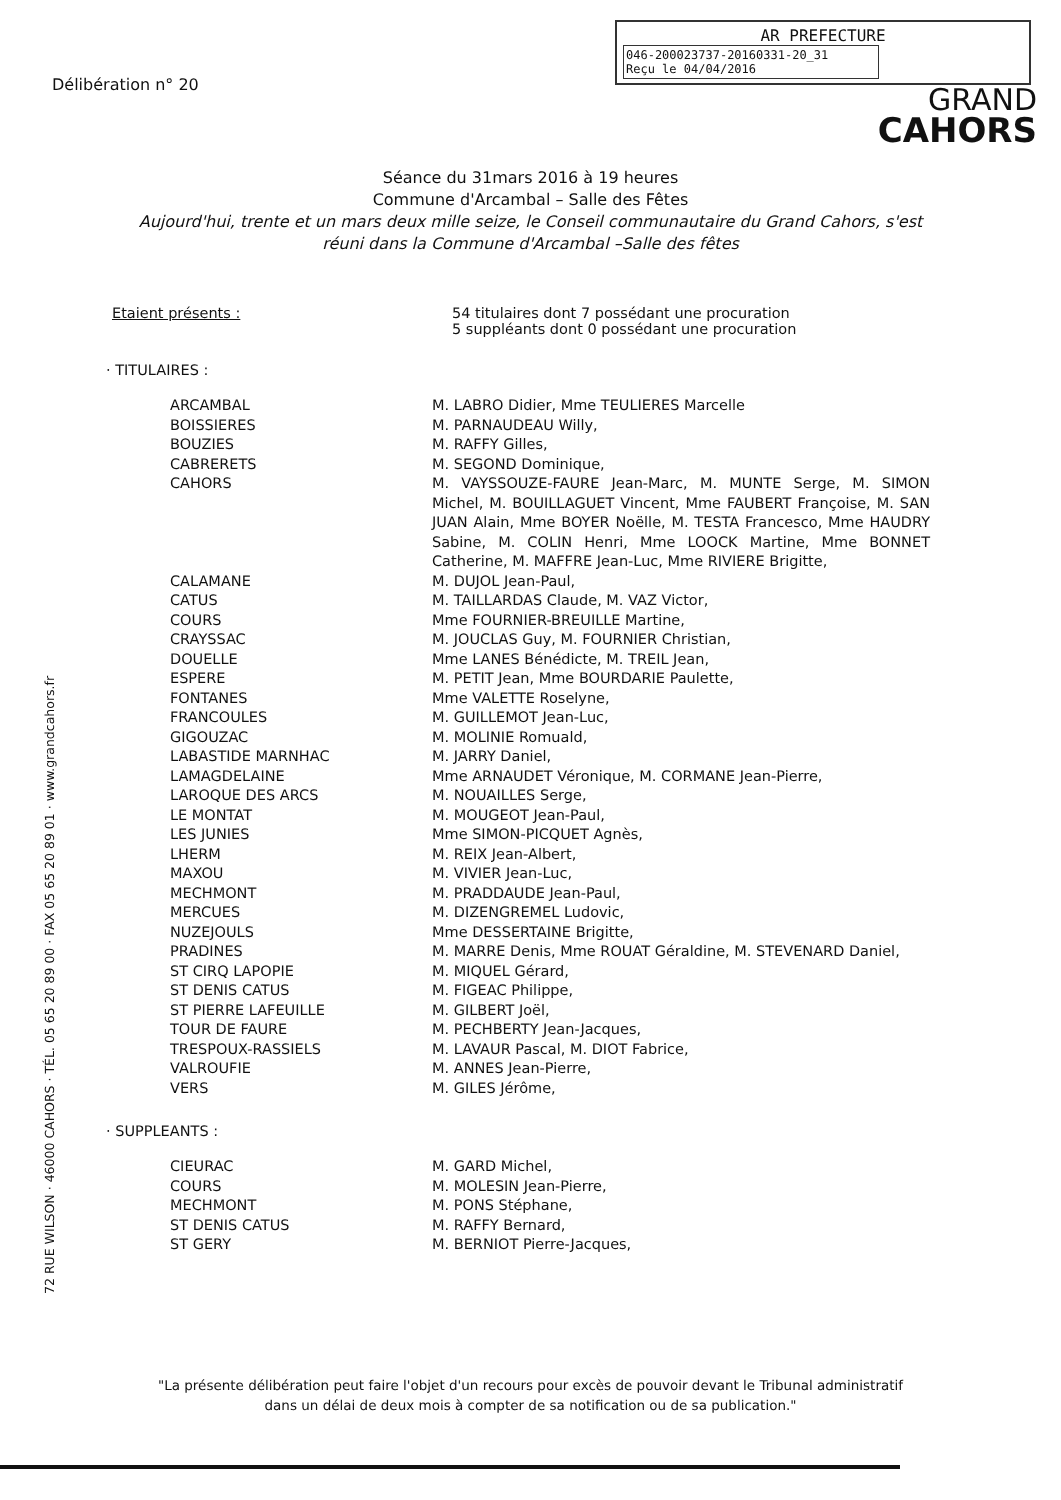72 RUE WILSON · 46000 CAHORS · TÉL. 05 65 20 89 00 · FAX 05 65 20 89 01 · www.grandcahors.fr
Délibération n° 20
AR PREFECTURE
046-200023737-20160331-20_31
Reçu le 04/04/2016
GRAND
CAHORS
Séance du 31mars 2016 à 19 heures
Commune d'Arcambal – Salle des Fêtes
Aujourd'hui, trente et un mars deux mille seize, le Conseil communautaire du Grand Cahors, s'est réuni dans la Commune d'Arcambal –Salle des fêtes
Etaient présents : 54 titulaires dont 7 possédant une procuration
5 suppléants dont 0 possédant une procuration
· TITULAIRES :
| ARCAMBAL | M. LABRO Didier, Mme TEULIERES Marcelle |
| BOISSIERES | M. PARNAUDEAU Willy, |
| BOUZIES | M. RAFFY Gilles, |
| CABRERETS | M. SEGOND Dominique, |
| CAHORS | M. VAYSSOUZE-FAURE Jean-Marc, M. MUNTE Serge, M. SIMON Michel, M. BOUILLAGUET Vincent, Mme FAUBERT Françoise, M. SAN JUAN Alain, Mme BOYER Noëlle, M. TESTA Francesco, Mme HAUDRY Sabine, M. COLIN Henri, Mme LOOCK Martine, Mme BONNET Catherine, M. MAFFRE Jean-Luc, Mme RIVIERE Brigitte, |
| CALAMANE | M. DUJOL Jean-Paul, |
| CATUS | M. TAILLARDAS Claude, M. VAZ Victor, |
| COURS | Mme FOURNIER-BREUILLE Martine, |
| CRAYSSAC | M. JOUCLAS Guy, M. FOURNIER Christian, |
| DOUELLE | Mme LANES Bénédicte, M. TREIL Jean, |
| ESPERE | M. PETIT Jean, Mme BOURDARIE Paulette, |
| FONTANES | Mme VALETTE Roselyne, |
| FRANCOULES | M. GUILLEMOT Jean-Luc, |
| GIGOUZAC | M. MOLINIE Romuald, |
| LABASTIDE MARNHAC | M. JARRY Daniel, |
| LAMAGDELAINE | Mme ARNAUDET Véronique, M. CORMANE Jean-Pierre, |
| LAROQUE DES ARCS | M. NOUAILLES Serge, |
| LE MONTAT | M. MOUGEOT Jean-Paul, |
| LES JUNIES | Mme SIMON-PICQUET Agnès, |
| LHERM | M. REIX Jean-Albert, |
| MAXOU | M. VIVIER Jean-Luc, |
| MECHMONT | M. PRADDAUDE Jean-Paul, |
| MERCUES | M. DIZENGREMEL Ludovic, |
| NUZEJOULS | Mme DESSERTAINE Brigitte, |
| PRADINES | M. MARRE Denis, Mme ROUAT Géraldine, M. STEVENARD Daniel, |
| ST CIRQ LAPOPIE | M. MIQUEL Gérard, |
| ST DENIS CATUS | M. FIGEAC Philippe, |
| ST PIERRE LAFEUILLE | M. GILBERT Joël, |
| TOUR DE FAURE | M. PECHBERTY Jean-Jacques, |
| TRESPOUX-RASSIELS | M. LAVAUR Pascal, M. DIOT Fabrice, |
| VALROUFIE | M. ANNES Jean-Pierre, |
| VERS | M. GILES Jérôme, |
· SUPPLEANTS :
| CIEURAC | M. GARD Michel, |
| COURS | M. MOLESIN Jean-Pierre, |
| MECHMONT | M. PONS Stéphane, |
| ST DENIS CATUS | M. RAFFY Bernard, |
| ST GERY | M. BERNIOT Pierre-Jacques, |
"La présente délibération peut faire l'objet d'un recours pour excès de pouvoir devant le Tribunal administratif
dans un délai de deux mois à compter de sa notification ou de sa publication."